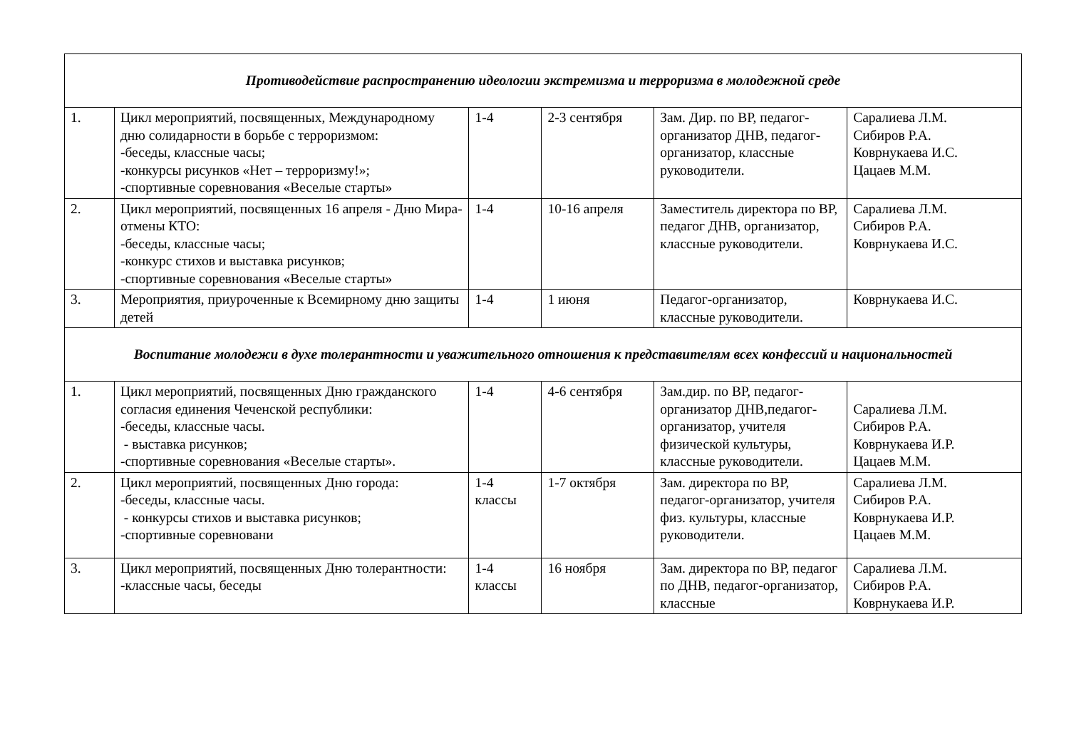| Противодействие распространению идеологии экстремизма и терроризма в молодежной среде | | | | | |
| 1. | Цикл мероприятий, посвященных, Международному дню солидарности в борьбе с терроризмом: -беседы, классные часы; -конкурсы рисунков «Нет – терроризму!»; -спортивные соревнования «Веселые старты» | 1-4 | 2-3 сентября | Зам. Дир. по ВР, педагог-организатор ДНВ, педагог-организатор, классные руководители. | Саралиева Л.М. Сибиров Р.А. Коврнукаева И.С. Цацаев М.М. |
| 2. | Цикл мероприятий, посвященных 16 апреля - Дню Мира-отмены КТО: -беседы, классные часы; -конкурс стихов и выставка рисунков; -спортивные соревнования «Веселые старты» | 1-4 | 10-16 апреля | Заместитель директора по ВР, педагог ДНВ, организатор, классные руководители. | Саралиева Л.М. Сибиров Р.А. Коврнукаева И.С. |
| 3. | Мероприятия, приуроченные к Всемирному дню защиты детей | 1-4 | 1 июня | Педагог-организатор, классные руководители. | Коврнукаева И.С. |
| Воспитание молодежи в духе толерантности и уважительного отношения к представителям всех конфессий и национальностей | | | | | |
| 1. | Цикл мероприятий, посвященных Дню гражданского согласия единения Чеченской республики: -беседы, классные часы. - выставка рисунков; -спортивные соревнования «Веселые старты». | 1-4 | 4-6 сентября | Зам.дир. по ВР, педагог-организатор ДНВ,педагог-организатор, учителя физической культуры, классные руководители. | Саралиева Л.М. Сибиров Р.А. Коврнукаева И.Р. Цацаев М.М. |
| 2. | Цикл мероприятий, посвященных Дню города: -беседы, классные часы. - конкурсы стихов и выставка рисунков; -спортивные соревновани | 1-4 классы | 1-7 октября | Зам. директора по ВР, педагог-организатор, учителя физ. культуры, классные руководители. | Саралиева Л.М. Сибиров Р.А. Коврнукаева И.Р. Цацаев М.М. |
| 3. | Цикл мероприятий, посвященных Дню толерантности: -классные часы, беседы | 1-4 классы | 16 ноября | Зам. директора по ВР, педагог по ДНВ, педагог-организатор, классные | Саралиева Л.М. Сибиров Р.А. Коврнукаева И.Р. |